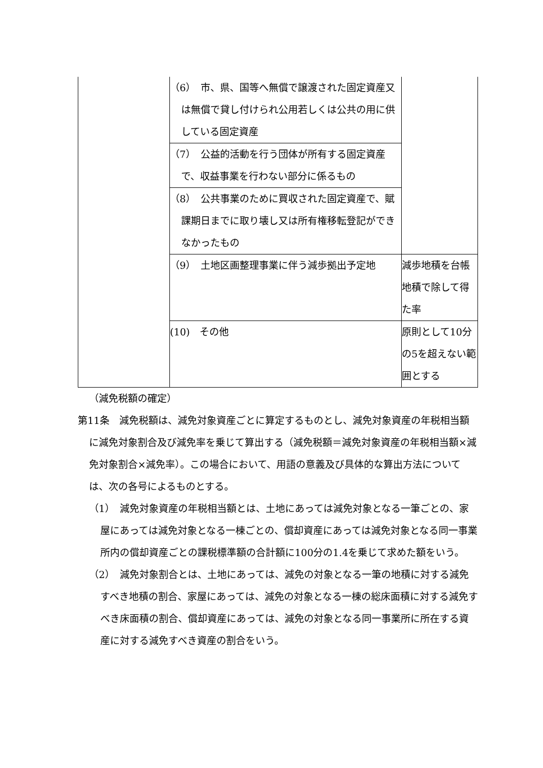| | （6） 市、県、国等へ無償で譲渡された固定資産又は無償で貸し付けられ公用若しくは公共の用に供している固定資産 | |
| | （7） 公益的活動を行う団体が所有する固定資産で、収益事業を行わない部分に係るもの | |
| | （8） 公共事業のために買収された固定資産で、賦課期日までに取り壊し又は所有権移転登記ができなかったもの | |
| | （9） 土地区画整理事業に伴う減歩拠出予定地 | 減歩地積を台帳地積で除して得た率 |
| | (10) その他 | 原則として10分の5を超えない範囲とする |
（減免税額の確定）
第11条　減免税額は、減免対象資産ごとに算定するものとし、減免対象資産の年税相当額に減免対象割合及び減免率を乗じて算出する（減免税額＝減免対象資産の年税相当額×減免対象割合×減免率）。この場合において、用語の意義及び具体的な算出方法については、次の各号によるものとする。
（1）　減免対象資産の年税相当額とは、土地にあっては減免対象となる一筆ごとの、家屋にあっては減免対象となる一棟ごとの、償却資産にあっては減免対象となる同一事業所内の償却資産ごとの課税標準額の合計額に100分の1.4を乗じて求めた額をいう。
（2）　減免対象割合とは、土地にあっては、減免の対象となる一筆の地積に対する減免すべき地積の割合、家屋にあっては、減免の対象となる一棟の総床面積に対する減免すべき床面積の割合、償却資産にあっては、減免の対象となる同一事業所に所在する資産に対する減免すべき資産の割合をいう。